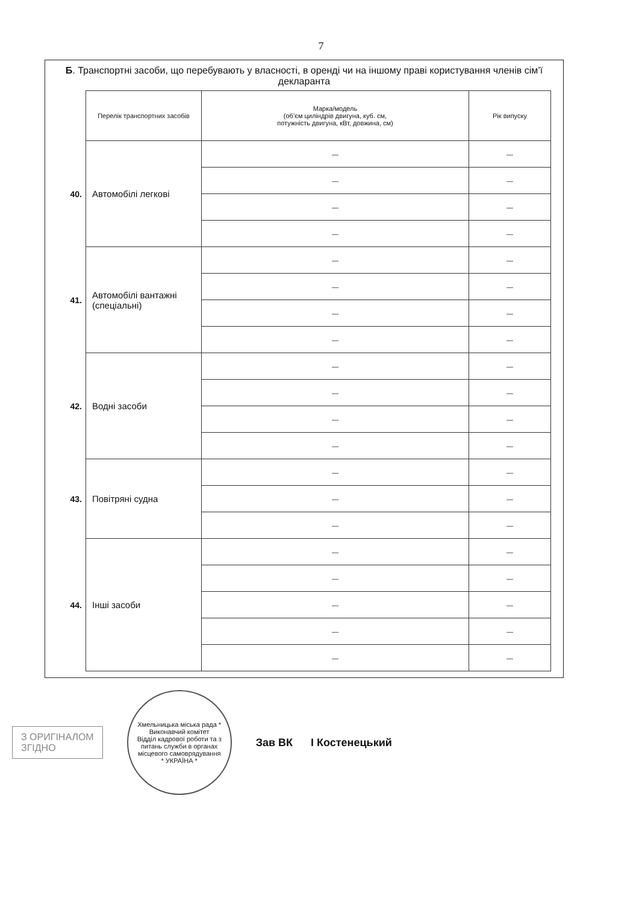7
Б. Транспортні засоби, що перебувають у власності, в оренді чи на іншому праві користування членів сім’ї декларанта
| | Перелік транспортних засобів | Марка/модель (об’єм циліндрів двигуна, куб. см, потужність двигуна, кВт, довжина, см) | Рік випуску |
| 40. | Автомобілі легкові | — | — |
| | | — | — |
| | | — | — |
| | | — | — |
| 41. | Автомобілі вантажні (спеціальні) | — | — |
| | | — | — |
| | | — | — |
| | | — | — |
| 42. | Водні засоби | — | — |
| | | — | — |
| | | — | — |
| | | — | — |
| 43. | Повітряні судна | — | — |
| | | — | — |
| | | — | — |
| 44. | Інші засоби | — | — |
| | | — | — |
| | | — | — |
| | | — | — |
| | | — | — |
З ОРИГІНАЛОМ
ЗГІДНО
Хмельницька міська рада * Виконавчий комітет
Відділ кадрової роботи та з питань служби в органах місцевого самоврядування
* УКРАЇНА *
Зав ВК І Костенецький